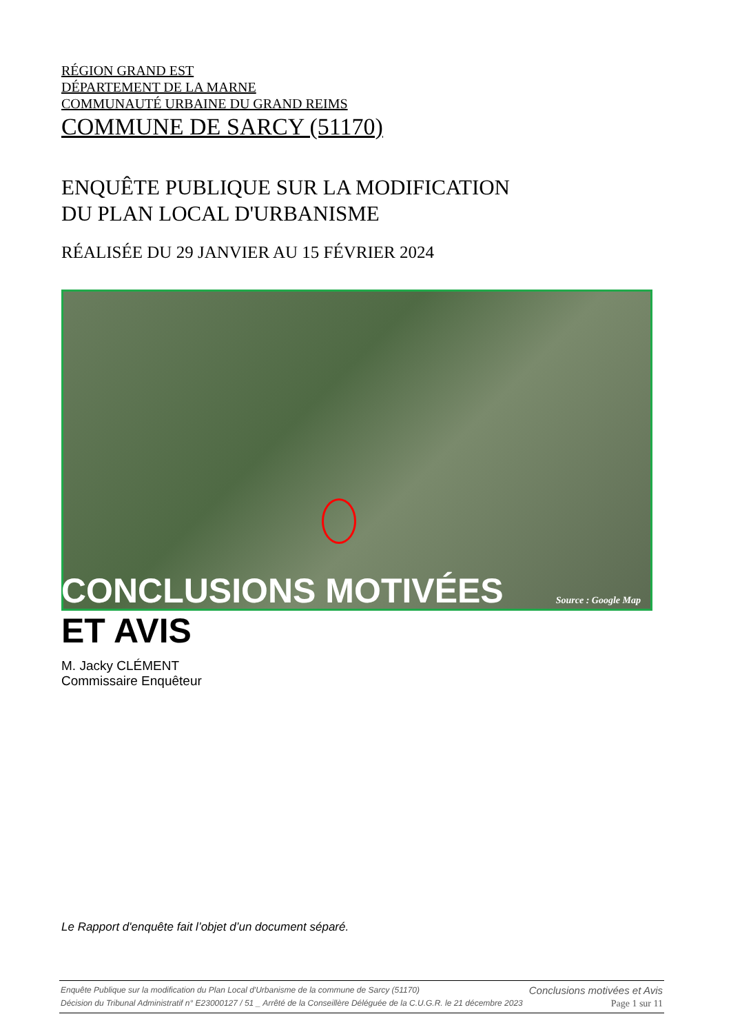RÉGION GRAND EST
DÉPARTEMENT DE LA MARNE
COMMUNAUTÉ URBAINE DU GRAND REIMS
COMMUNE DE SARCY (51170)
ENQUÊTE PUBLIQUE SUR LA MODIFICATION
DU PLAN LOCAL D'URBANISME
RÉALISÉE DU 29 JANVIER AU 15 FÉVRIER 2024
Source : Google Map
CONCLUSIONS MOTIVÉES
ET AVIS
M. Jacky CLÉMENT
Commissaire Enquêteur
Le Rapport d'enquête fait l’objet d’un document séparé.
Enquête Publique sur la modification du Plan Local d'Urbanisme de la commune de Sarcy (51170) Conclusions motivées et Avis
Décision du Tribunal Administratif n° E23000127 / 51 _ Arrêté de la Conseillère Déléguée de la C.U.G.R. le 21 décembre 2023 Page 1 sur 11